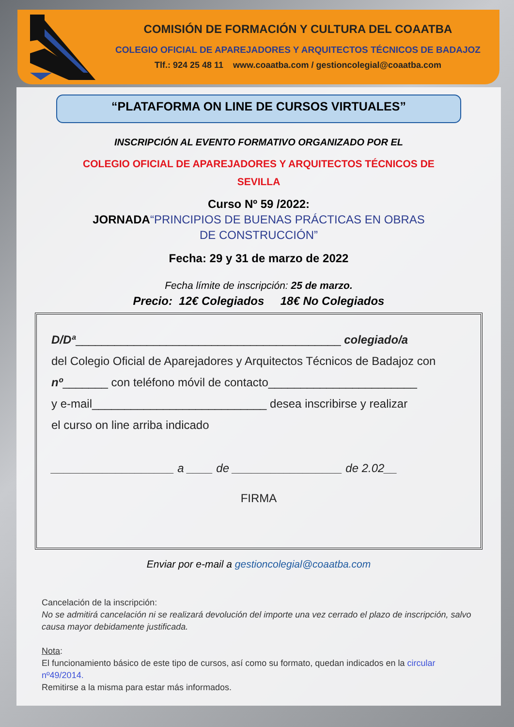COMISIÓN DE FORMACIÓN Y CULTURA DEL COAATBA
COLEGIO OFICIAL DE APAREJADORES Y ARQUITECTOS TÉCNICOS DE BADAJOZ
Tlf.: 924 25 48 11 www.coaatba.com / gestioncolegial@coaatba.com
“PLATAFORMA ON LINE DE CURSOS VIRTUALES”
INSCRIPCIÓN AL EVENTO FORMATIVO ORGANIZADO POR EL
COLEGIO OFICIAL DE APAREJADORES Y ARQUITECTOS TÉCNICOS DE
SEVILLA
Curso Nº 59 /2022:
JORNADA“PRINCIPIOS DE BUENAS PRÁCTICAS EN OBRAS
DE CONSTRUCCIÓN”
Fecha: 29 y 31 de marzo de 2022
Fecha límite de inscripción: 25 de marzo.
Precio: 12€ Colegiados 18€ No Colegiados
D/Dª_________________________________________ colegiado/a
del Colegio Oficial de Aparejadores y Arquitectos Técnicos de Badajoz con
nº_______ con teléfono móvil de contacto_______________________
y e-mail___________________________ desea inscribirse y realizar
el curso on line arriba indicado
___________________ a ____ de _________________ de 2.02__
FIRMA
Enviar por e-mail a gestioncolegial@coaatba.com
Cancelación de la inscripción:
No se admitirá cancelación ni se realizará devolución del importe una vez cerrado el plazo de inscripción, salvo causa mayor debidamente justificada.
Nota:
El funcionamiento básico de este tipo de cursos, así como su formato, quedan indicados en la circular nº49/2014.
Remitirse a la misma para estar más informados.